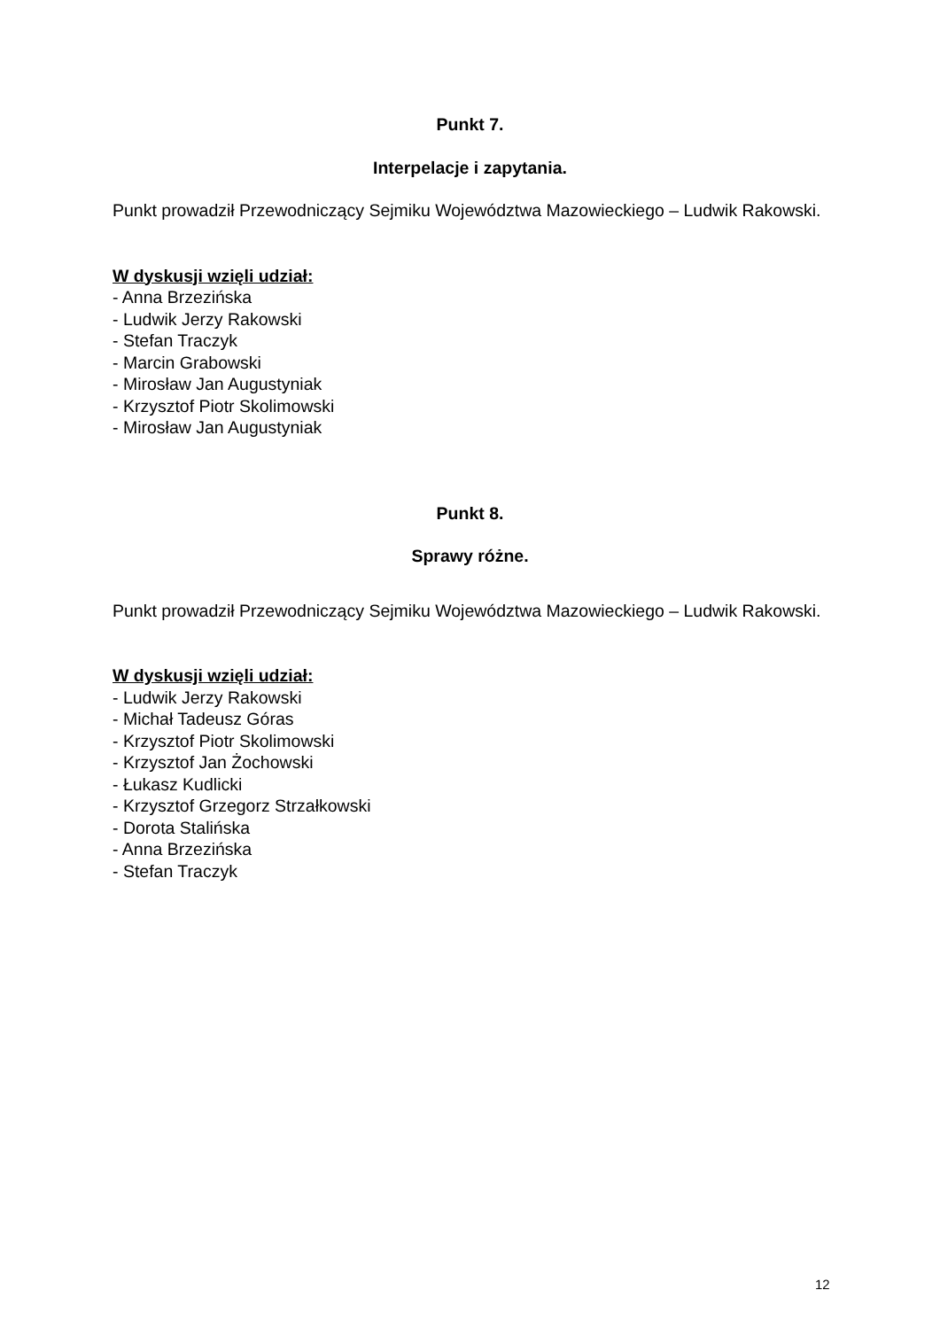Punkt 7.
Interpelacje i zapytania.
Punkt prowadził Przewodniczący Sejmiku Województwa Mazowieckiego – Ludwik Rakowski.
W dyskusji wzięli udział:
- Anna Brzezińska
- Ludwik Jerzy Rakowski
- Stefan Traczyk
- Marcin Grabowski
- Mirosław Jan Augustyniak
- Krzysztof Piotr Skolimowski
- Mirosław Jan Augustyniak
Punkt 8.
Sprawy różne.
Punkt prowadził Przewodniczący Sejmiku Województwa Mazowieckiego – Ludwik Rakowski.
W dyskusji wzięli udział:
- Ludwik Jerzy Rakowski
- Michał Tadeusz Góras
- Krzysztof Piotr Skolimowski
- Krzysztof Jan Żochowski
- Łukasz Kudlicki
- Krzysztof Grzegorz Strzałkowski
- Dorota Stalińska
- Anna Brzezińska
- Stefan Traczyk
12